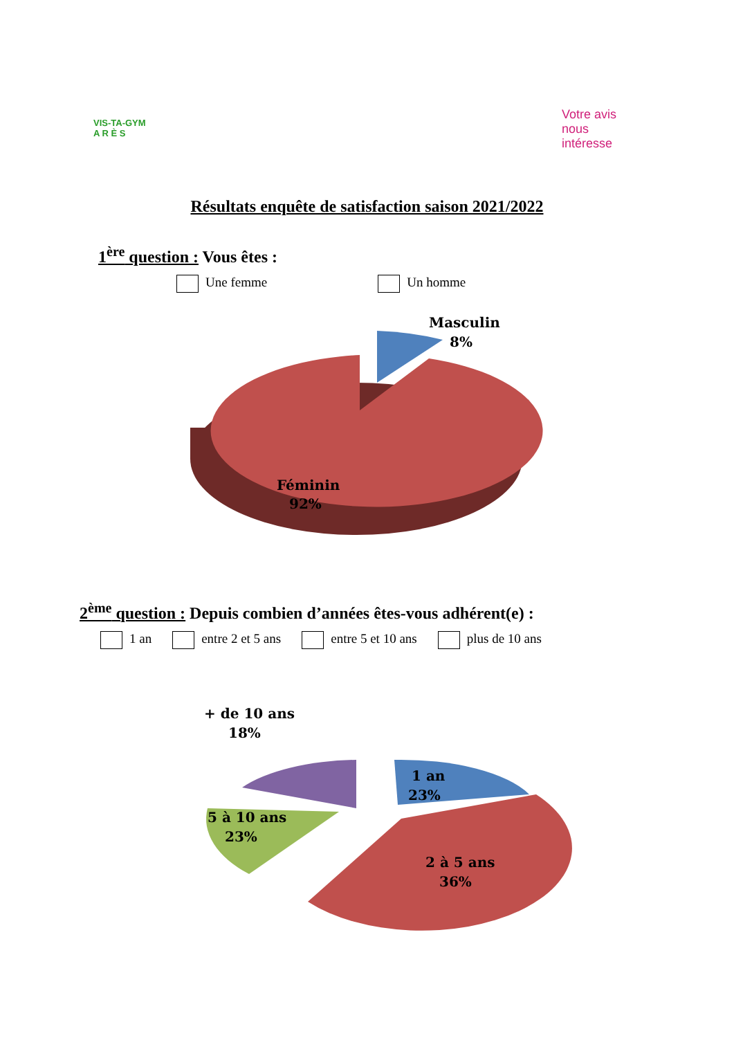VIS-TA-GYM
A R È S
Votre avis
nous
intéresse
Résultats enquête de satisfaction saison 2021/2022
1<sup>ère</sup> question : Vous êtes :
Une femme Un homme
Masculin
8%
Féminin
92%
2<sup>ème</sup> question : Depuis combien d’années êtes-vous adhérent(e) :
1 an entre 2 et 5 ans entre 5 et 10 ans plus de 10 ans
+ de 10 ans
18%
1 an
23%
2 à 5 ans
36%
5 à 10 ans
23%